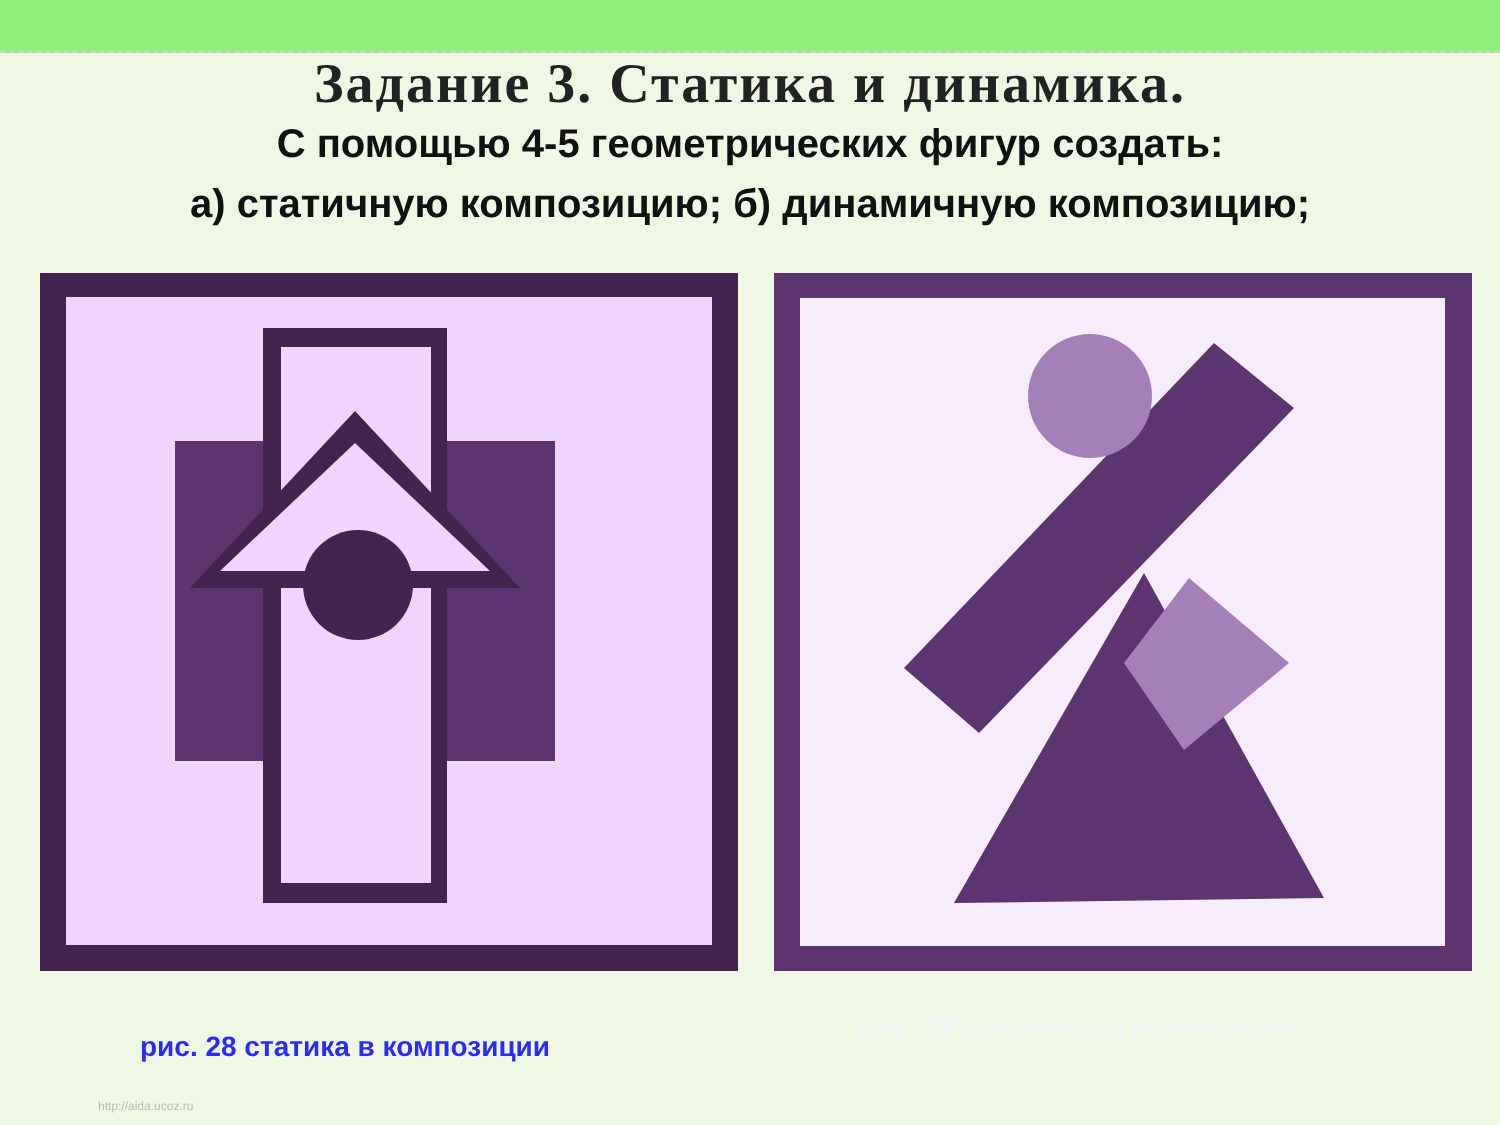Задание 3. Статика и динамика.
С помощью 4-5 геометрических фигур создать:
а) статичную композицию; б) динамичную композицию;
рис. 28 статика в композиции
рис. 29 динамика в композиции
http://aida.ucoz.ru